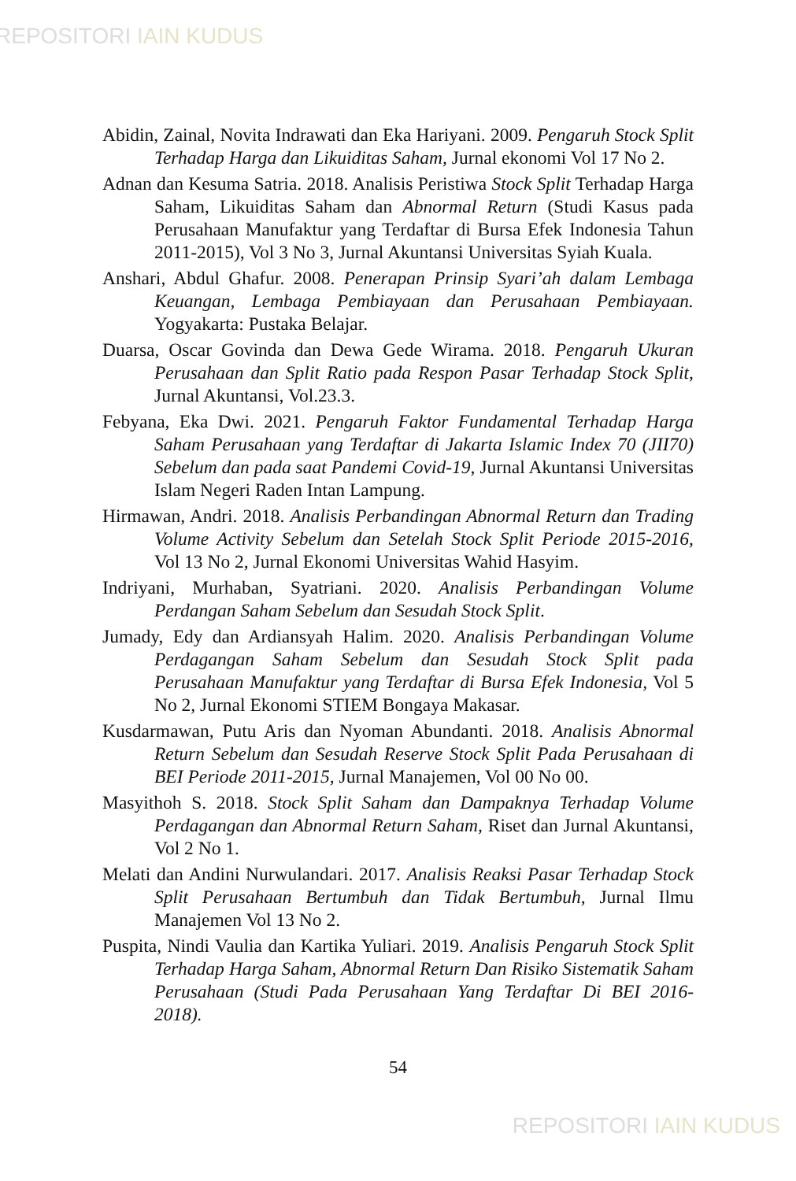REPOSITORI IAIN KUDUS
Abidin, Zainal, Novita Indrawati dan Eka Hariyani. 2009. Pengaruh Stock Split Terhadap Harga dan Likuiditas Saham, Jurnal ekonomi Vol 17 No 2.
Adnan dan Kesuma Satria. 2018. Analisis Peristiwa Stock Split Terhadap Harga Saham, Likuiditas Saham dan Abnormal Return (Studi Kasus pada Perusahaan Manufaktur yang Terdaftar di Bursa Efek Indonesia Tahun 2011-2015), Vol 3 No 3, Jurnal Akuntansi Universitas Syiah Kuala.
Anshari, Abdul Ghafur. 2008. Penerapan Prinsip Syari’ah dalam Lembaga Keuangan, Lembaga Pembiayaan dan Perusahaan Pembiayaan. Yogyakarta: Pustaka Belajar.
Duarsa, Oscar Govinda dan Dewa Gede Wirama. 2018. Pengaruh Ukuran Perusahaan dan Split Ratio pada Respon Pasar Terhadap Stock Split, Jurnal Akuntansi, Vol.23.3.
Febyana, Eka Dwi. 2021. Pengaruh Faktor Fundamental Terhadap Harga Saham Perusahaan yang Terdaftar di Jakarta Islamic Index 70 (JII70) Sebelum dan pada saat Pandemi Covid-19, Jurnal Akuntansi Universitas Islam Negeri Raden Intan Lampung.
Hirmawan, Andri. 2018. Analisis Perbandingan Abnormal Return dan Trading Volume Activity Sebelum dan Setelah Stock Split Periode 2015-2016, Vol 13 No 2, Jurnal Ekonomi Universitas Wahid Hasyim.
Indriyani, Murhaban, Syatriani. 2020. Analisis Perbandingan Volume Perdangan Saham Sebelum dan Sesudah Stock Split.
Jumady, Edy dan Ardiansyah Halim. 2020. Analisis Perbandingan Volume Perdagangan Saham Sebelum dan Sesudah Stock Split pada Perusahaan Manufaktur yang Terdaftar di Bursa Efek Indonesia, Vol 5 No 2, Jurnal Ekonomi STIEM Bongaya Makasar.
Kusdarmawan, Putu Aris dan Nyoman Abundanti. 2018. Analisis Abnormal Return Sebelum dan Sesudah Reserve Stock Split Pada Perusahaan di BEI Periode 2011-2015, Jurnal Manajemen, Vol 00 No 00.
Masyithoh S. 2018. Stock Split Saham dan Dampaknya Terhadap Volume Perdagangan dan Abnormal Return Saham, Riset dan Jurnal Akuntansi, Vol 2 No 1.
Melati dan Andini Nurwulandari. 2017. Analisis Reaksi Pasar Terhadap Stock Split Perusahaan Bertumbuh dan Tidak Bertumbuh, Jurnal Ilmu Manajemen Vol 13 No 2.
Puspita, Nindi Vaulia dan Kartika Yuliari. 2019. Analisis Pengaruh Stock Split Terhadap Harga Saham, Abnormal Return Dan Risiko Sistematik Saham Perusahaan (Studi Pada Perusahaan Yang Terdaftar Di BEI 2016-2018).
54
REPOSITORI IAIN KUDUS